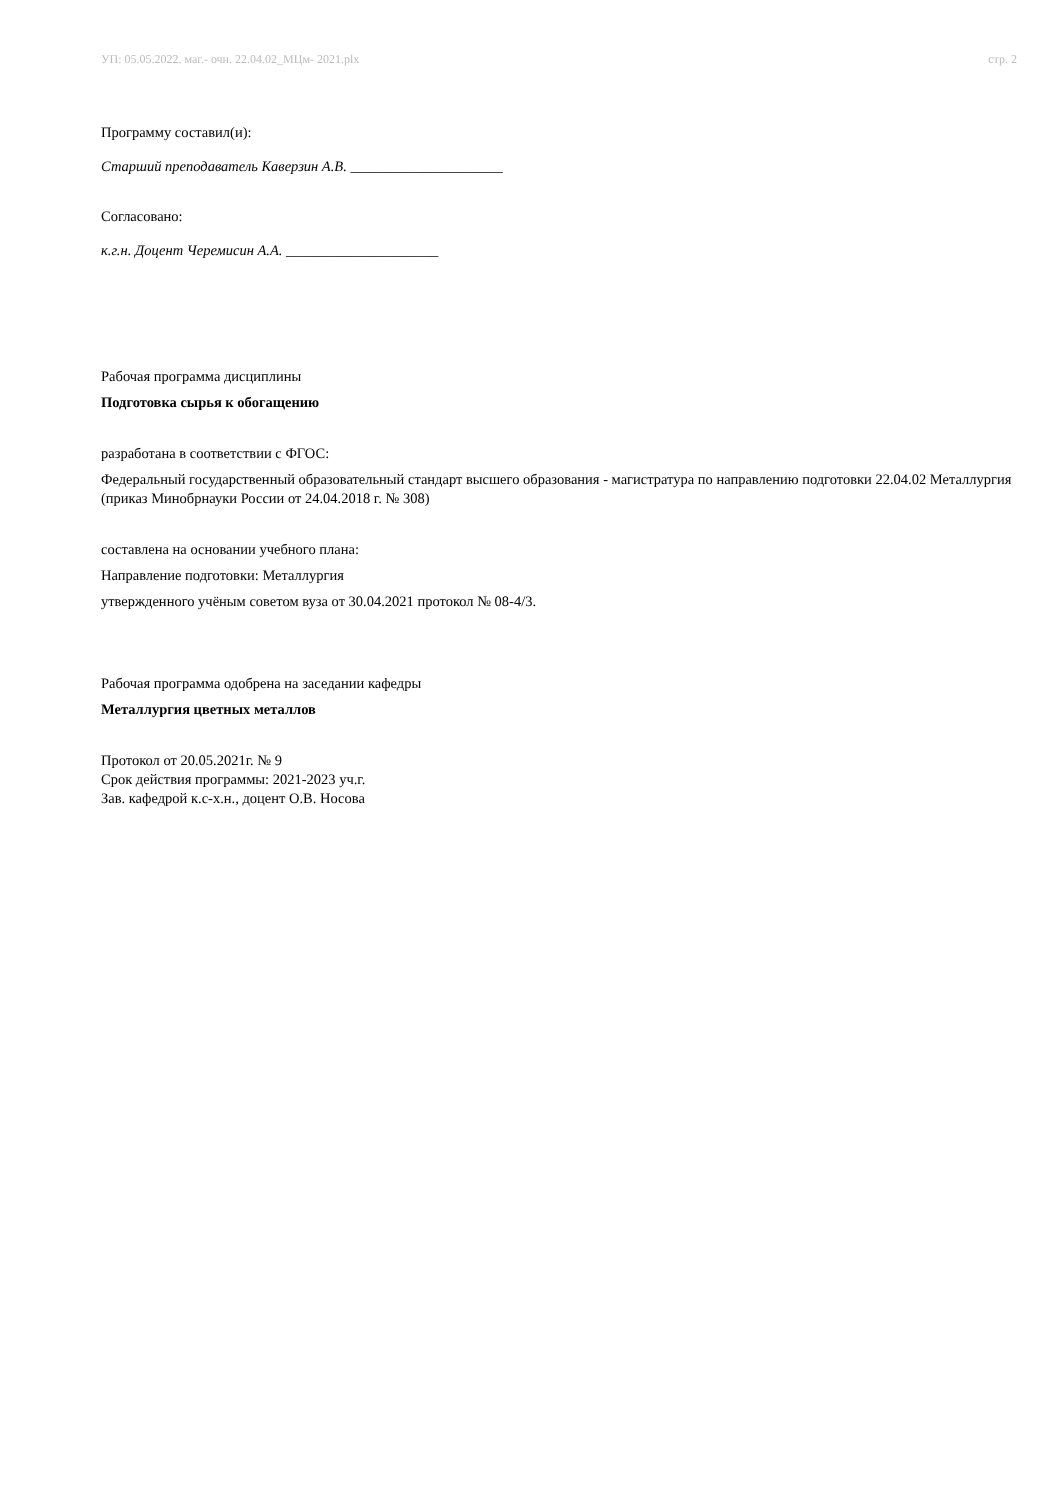УП: 05.05.2022. маг.- очн. 22.04.02_МЦм- 2021.plx стр. 2
Программу составил(и):
Старший преподаватель Каверзин А.В. _____________________
Согласовано:
к.г.н. Доцент Черемисин А.А. _____________________
Рабочая программа дисциплины
Подготовка сырья к обогащению
разработана в соответствии с ФГОС:
Федеральный государственный образовательный стандарт высшего образования - магистратура по направлению подготовки 22.04.02 Металлургия (приказ Минобрнауки России от 24.04.2018 г. № 308)
составлена на основании учебного плана:
Направление подготовки: Металлургия
утвержденного учёным советом вуза от 30.04.2021 протокол № 08-4/3.
Рабочая программа одобрена на заседании кафедры
Металлургия цветных металлов
Протокол от 20.05.2021г. № 9
Срок действия программы: 2021-2023 уч.г.
Зав. кафедрой к.с-х.н., доцент О.В. Носова